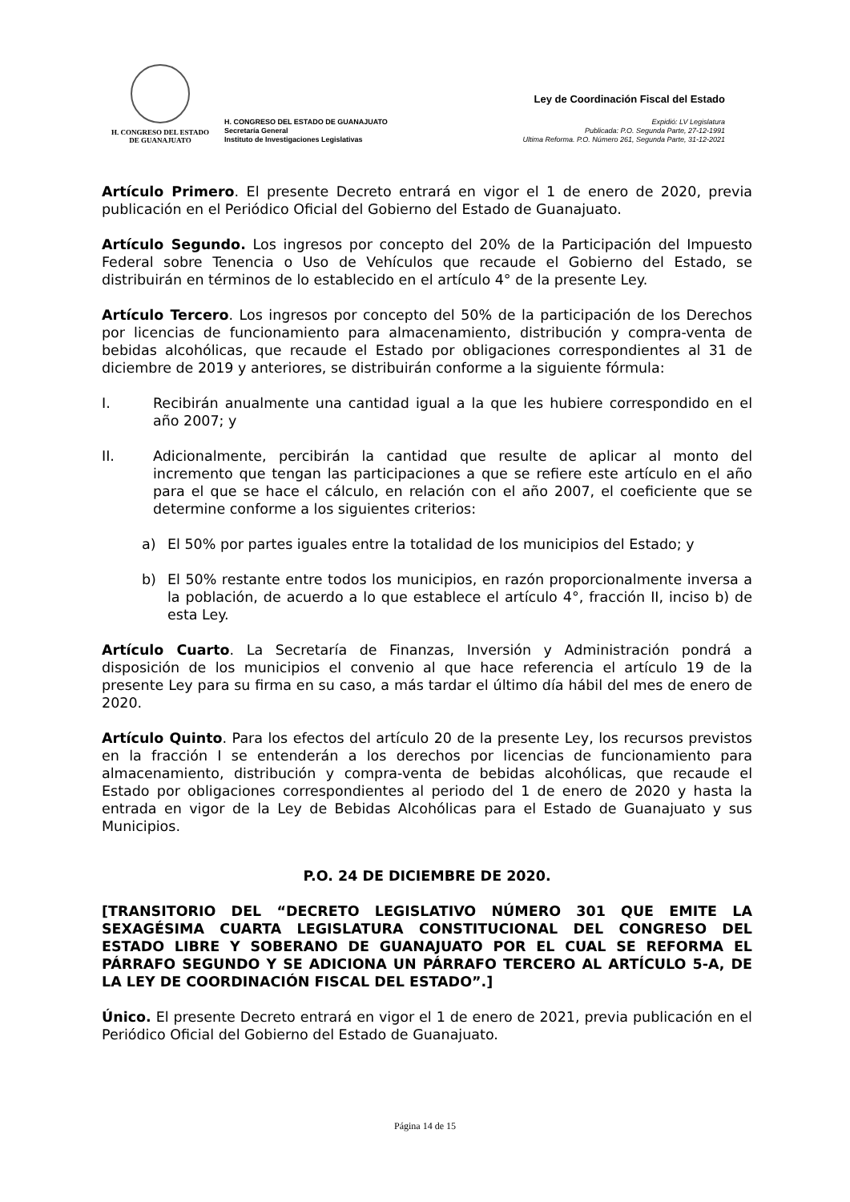H. CONGRESO DEL ESTADO
DE GUANAJUATO
H. CONGRESO DEL ESTADO DE GUANAJUATO
Secretaría General
Instituto de Investigaciones Legislativas
Ley de Coordinación Fiscal del Estado
Expidió: LV Legislatura
Publicada: P.O. Segunda Parte, 27-12-1991
Ultima Reforma. P.O. Número 261, Segunda Parte, 31-12-2021
Artículo Primero. El presente Decreto entrará en vigor el 1 de enero de 2020, previa publicación en el Periódico Oficial del Gobierno del Estado de Guanajuato.
Artículo Segundo. Los ingresos por concepto del 20% de la Participación del Impuesto Federal sobre Tenencia o Uso de Vehículos que recaude el Gobierno del Estado, se distribuirán en términos de lo establecido en el artículo 4° de la presente Ley.
Artículo Tercero. Los ingresos por concepto del 50% de la participación de los Derechos por licencias de funcionamiento para almacenamiento, distribución y compra-venta de bebidas alcohólicas, que recaude el Estado por obligaciones correspondientes al 31 de diciembre de 2019 y anteriores, se distribuirán conforme a la siguiente fórmula:
I. Recibirán anualmente una cantidad igual a la que les hubiere correspondido en el año 2007; y
II. Adicionalmente, percibirán la cantidad que resulte de aplicar al monto del incremento que tengan las participaciones a que se refiere este artículo en el año para el que se hace el cálculo, en relación con el año 2007, el coeficiente que se determine conforme a los siguientes criterios:
a) El 50% por partes iguales entre la totalidad de los municipios del Estado; y
b) El 50% restante entre todos los municipios, en razón proporcionalmente inversa a la población, de acuerdo a lo que establece el artículo 4°, fracción II, inciso b) de esta Ley.
Artículo Cuarto. La Secretaría de Finanzas, Inversión y Administración pondrá a disposición de los municipios el convenio al que hace referencia el artículo 19 de la presente Ley para su firma en su caso, a más tardar el último día hábil del mes de enero de 2020.
Artículo Quinto. Para los efectos del artículo 20 de la presente Ley, los recursos previstos en la fracción I se entenderán a los derechos por licencias de funcionamiento para almacenamiento, distribución y compra-venta de bebidas alcohólicas, que recaude el Estado por obligaciones correspondientes al periodo del 1 de enero de 2020 y hasta la entrada en vigor de la Ley de Bebidas Alcohólicas para el Estado de Guanajuato y sus Municipios.
P.O. 24 DE DICIEMBRE DE 2020.
[TRANSITORIO DEL “DECRETO LEGISLATIVO NÚMERO 301 QUE EMITE LA SEXAGÉSIMA CUARTA LEGISLATURA CONSTITUCIONAL DEL CONGRESO DEL ESTADO LIBRE Y SOBERANO DE GUANAJUATO POR EL CUAL SE REFORMA EL PÁRRAFO SEGUNDO Y SE ADICIONA UN PÁRRAFO TERCERO AL ARTÍCULO 5-A, DE LA LEY DE COORDINACIÓN FISCAL DEL ESTADO”.]
Único. El presente Decreto entrará en vigor el 1 de enero de 2021, previa publicación en el Periódico Oficial del Gobierno del Estado de Guanajuato.
Página 14 de 15